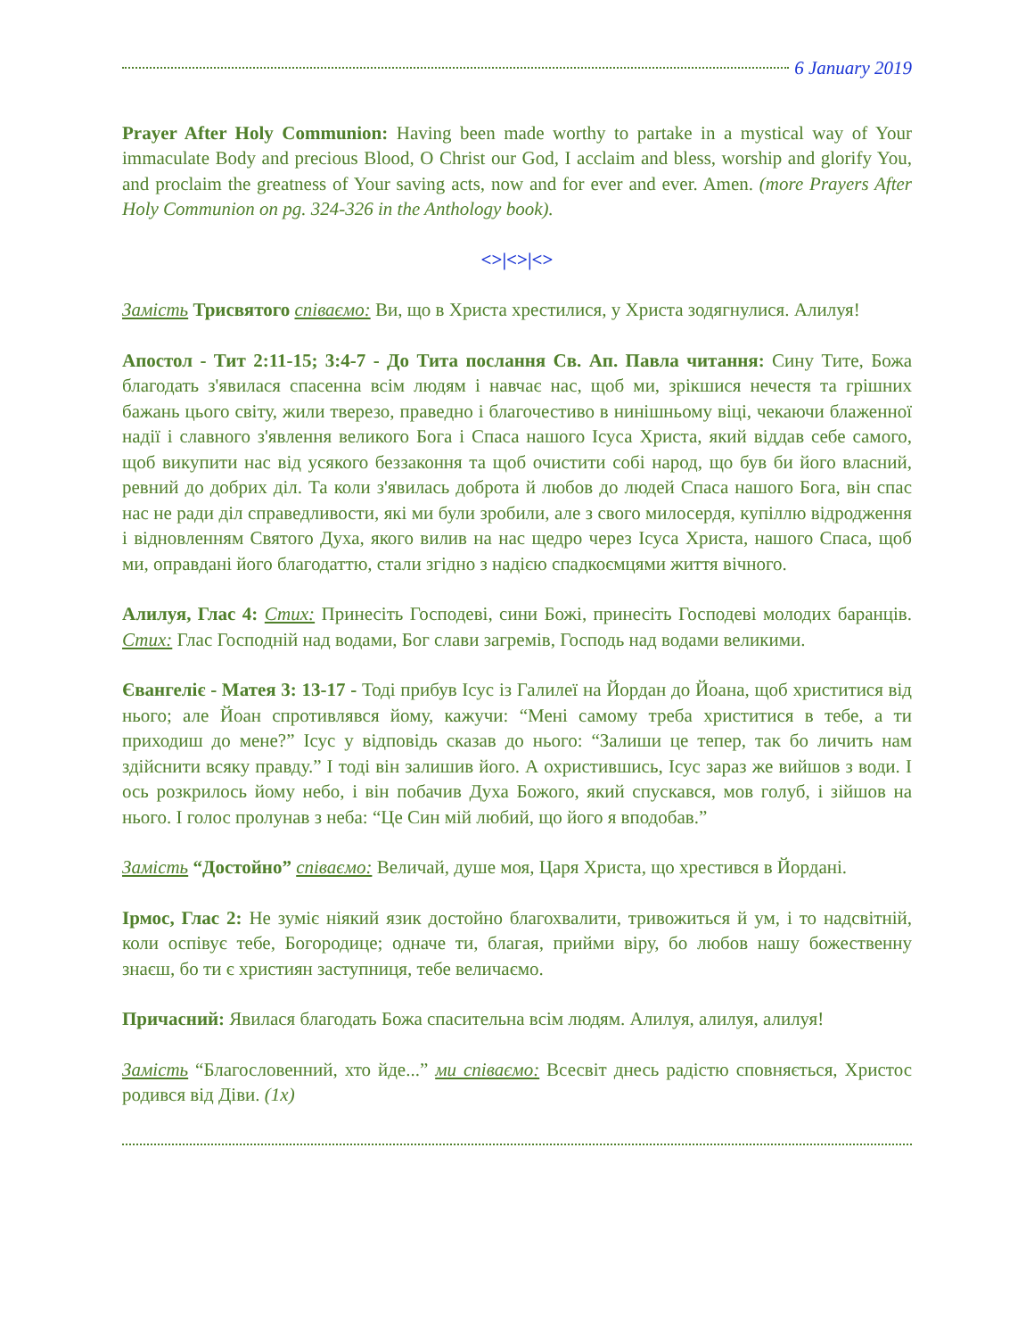6 January 2019
Prayer After Holy Communion: Having been made worthy to partake in a mystical way of Your immaculate Body and precious Blood, O Christ our God, I acclaim and bless, worship and glorify You, and proclaim the greatness of Your saving acts, now and for ever and ever. Amen. (more Prayers After Holy Communion on pg. 324-326 in the Anthology book).
<>|<>|<>
Замість Трисвятого співаємо: Ви, що в Христа хрестилися, у Христа зодягнулися. Алилуя!
Апостол - Тит 2:11-15; 3:4-7 - До Тита послання Св. Ап. Павла читання: Сину Тите, Божа благодать з'явилася спасенна всім людям і навчає нас, щоб ми, зрікшися нечестя та грішних бажань цього світу, жили тверезо, праведно і благочестиво в нинішньому віці, чекаючи блаженної надії і славного з'явлення великого Бога і Спаса нашого Ісуса Христа, який віддав себе самого, щоб викупити нас від усякого беззаконня та щоб очистити собі народ, що був би його власний, ревний до добрих діл. Та коли з'явилась доброта й любов до людей Спаса нашого Бога, він спас нас не ради діл справедливости, які ми були зробили, але з свого милосердя, купіллю відродження і відновленням Святого Духа, якого вилив на нас щедро через Ісуса Христа, нашого Спаса, щоб ми, оправдані його благодаттю, стали згідно з надією спадкоємцями життя вічного.
Алилуя, Глас 4: Стих: Принесіть Господеві, сини Божі, принесіть Господеві молодих баранців. Стих: Глас Господній над водами, Бог слави загремів, Господь над водами великими.
Євангеліє - Матея 3: 13-17 - Тоді прибув Ісус із Галилеї на Йордан до Йоана, щоб христитися від нього; але Йоан спротивлявся йому, кажучи: “Мені самому треба христитися в тебе, а ти приходиш до мене?” Ісус у відповідь сказав до нього: “Залиши це тепер, так бо личить нам здійснити всяку правду.” І тоді він залишив його. А охристившись, Ісус зараз же вийшов з води. І ось розкрилось йому небо, і він побачив Духа Божого, який спускався, мов голуб, і зійшов на нього. І голос пролунав з неба: “Це Син мій любий, що його я вподобав.”
Замість “Достойно” співаємо: Величай, душе моя, Царя Христа, що хрестився в Йордані.
Ірмос, Глас 2: Не зуміє ніякий язик достойно благохвалити, тривожиться й ум, і то надсвітній, коли оспівує тебе, Богородице; одначе ти, благая, прийми віру, бо любов нашу божественну знаєш, бо ти є християн заступниця, тебе величаємо.
Причасний: Явилася благодать Божа спасительна всім людям. Алилуя, алилуя, алилуя!
Замість “Благословенний, хто йде...” ми співаємо: Всесвіт днесь радістю сповняється, Христос родився від Діви. (1x)